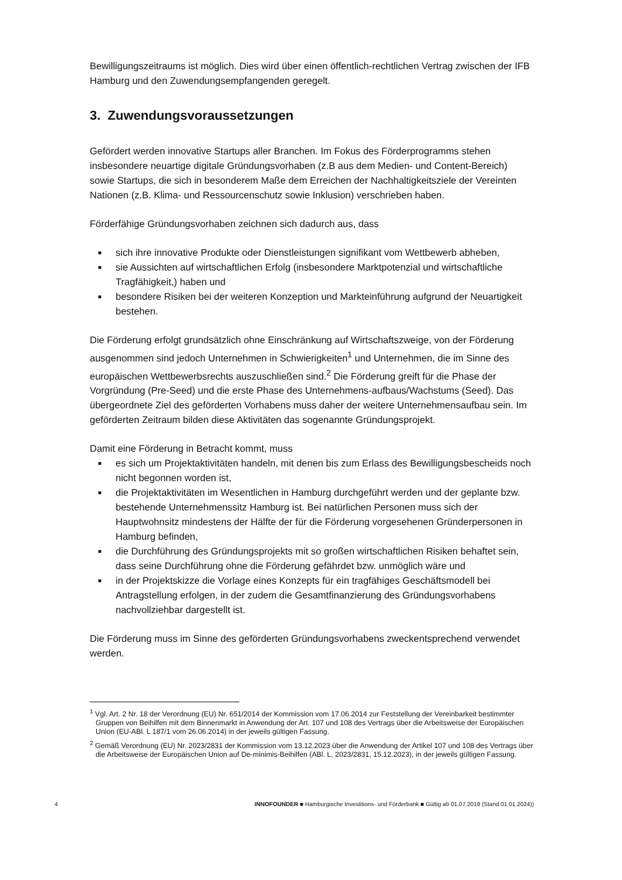Bewilligungszeitraums ist möglich. Dies wird über einen öffentlich-rechtlichen Vertrag zwischen der IFB Hamburg und den Zuwendungsempfangenden geregelt.
3. Zuwendungsvoraussetzungen
Gefördert werden innovative Startups aller Branchen. Im Fokus des Förderprogramms stehen insbesondere neuartige digitale Gründungsvorhaben (z.B aus dem Medien- und Content-Bereich) sowie Startups, die sich in besonderem Maße dem Erreichen der Nachhaltigkeitsziele der Vereinten Nationen (z.B. Klima- und Ressourcenschutz sowie Inklusion) verschrieben haben.
Förderfähige Gründungsvorhaben zeichnen sich dadurch aus, dass
■ sich ihre innovative Produkte oder Dienstleistungen signifikant vom Wettbewerb abheben,
■ sie Aussichten auf wirtschaftlichen Erfolg (insbesondere Marktpotenzial und wirtschaftliche Tragfähigkeit,) haben und
■ besondere Risiken bei der weiteren Konzeption und Markteinführung aufgrund der Neuartigkeit bestehen.
Die Förderung erfolgt grundsätzlich ohne Einschränkung auf Wirtschaftszweige, von der Förderung ausgenommen sind jedoch Unternehmen in Schwierigkeiten<sup>1</sup> und Unternehmen, die im Sinne des europäischen Wettbewerbsrechts auszuschließen sind.<sup>2</sup> Die Förderung greift für die Phase der Vorgründung (Pre-Seed) und die erste Phase des Unternehmens-aufbaus/Wachstums (Seed). Das übergeordnete Ziel des geförderten Vorhabens muss daher der weitere Unternehmensaufbau sein. Im geförderten Zeitraum bilden diese Aktivitäten das sogenannte Gründungsprojekt.
Damit eine Förderung in Betracht kommt, muss
■ es sich um Projektaktivitäten handeln, mit denen bis zum Erlass des Bewilligungsbescheids noch nicht begonnen worden ist,
■ die Projektaktivitäten im Wesentlichen in Hamburg durchgeführt werden und der geplante bzw. bestehende Unternehmenssitz Hamburg ist. Bei natürlichen Personen muss sich der Hauptwohnsitz mindestens der Hälfte der für die Förderung vorgesehenen Gründerpersonen in Hamburg befinden,
■ die Durchführung des Gründungsprojekts mit so großen wirtschaftlichen Risiken behaftet sein, dass seine Durchführung ohne die Förderung gefährdet bzw. unmöglich wäre und
■ in der Projektskizze die Vorlage eines Konzepts für ein tragfähiges Geschäftsmodell bei Antragstellung erfolgen, in der zudem die Gesamtfinanzierung des Gründungsvorhabens nachvollziehbar dargestellt ist.
Die Förderung muss im Sinne des geförderten Gründungsvorhabens zweckentsprechend verwendet werden.
<sup>1</sup> Vgl. Art. 2 Nr. 18 der Verordnung (EU) Nr. 651/2014 der Kommission vom 17.06.2014 zur Feststellung der Vereinbarkeit bestimmter Gruppen von Beihilfen mit dem Binnenmarkt in Anwendung der Art. 107 und 108 des Vertrags über die Arbeitsweise der Europäischen Union (EU-ABl. L 187/1 vom 26.06.2014) in der jeweils gültigen Fassung.
<sup>2</sup> Gemäß Verordnung (EU) Nr. 2023/2831 der Kommission vom 13.12.2023 über die Anwendung der Artikel 107 und 108 des Vertrags über die Arbeitsweise der Europäischen Union auf De-minimis-Beihilfen (ABl. L, 2023/2831, 15.12.2023), in der jeweils gültigen Fassung.
4 INNOFOUNDER ■ Hamburgische Investitions- und Förderbank ■ Gültig ab 01.07.2018 (Stand 01.01.2024))